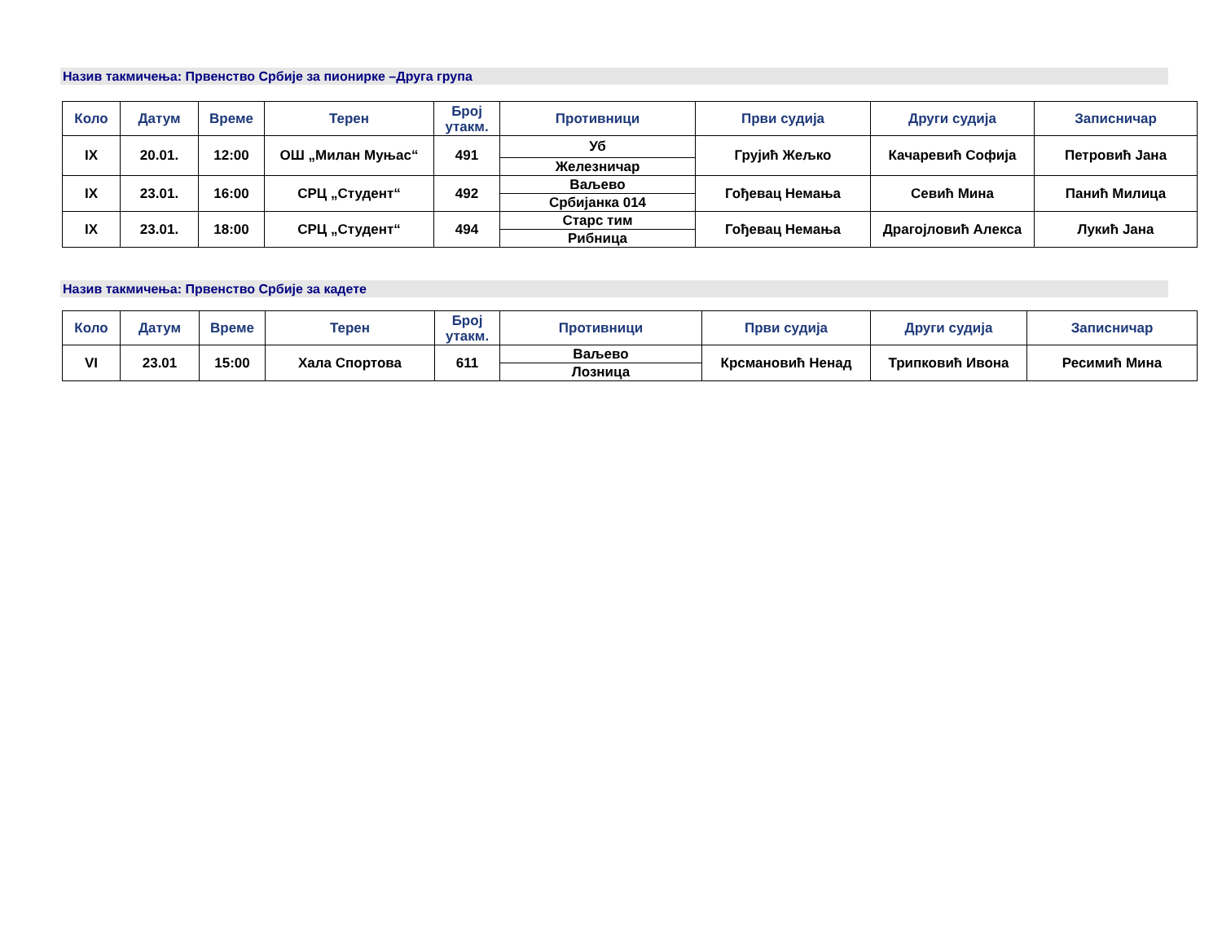Назив такмичења: Првенство Србије за пионирке –Друга група
| Коло | Датум | Време | Терен | Број утакм. | Противници | Први судија | Други судија | Записничар |
| --- | --- | --- | --- | --- | --- | --- | --- | --- |
| IX | 20.01. | 12:00 | ОШ „Милан Муњас“ | 491 | Уб | Грујић Жељко | Качаревић Софија | Петровић Јана |
| | | | | | Железничар | | | |
| IX | 23.01. | 16:00 | СРЦ „Студент“ | 492 | Ваљево | Гођевац Немања | Севић Мина | Панић Милица |
| | | | | | Србијанка 014 | | | |
| IX | 23.01. | 18:00 | СРЦ „Студент“ | 494 | Старс тим | Гођевац Немања | Драгојловић Алекса | Лукић Јана |
| | | | | | Рибница | | | |
Назив такмичења: Првенство Србије за кадете
| Коло | Датум | Време | Терен | Број утакм. | Противници | Први судија | Други судија | Записничар |
| --- | --- | --- | --- | --- | --- | --- | --- | --- |
| VI | 23.01 | 15:00 | Хала Спортова | 611 | Ваљево | Крсмановић Ненад | Трипковић Ивона | Ресимић Мина |
| | | | | | Лозница | | | |